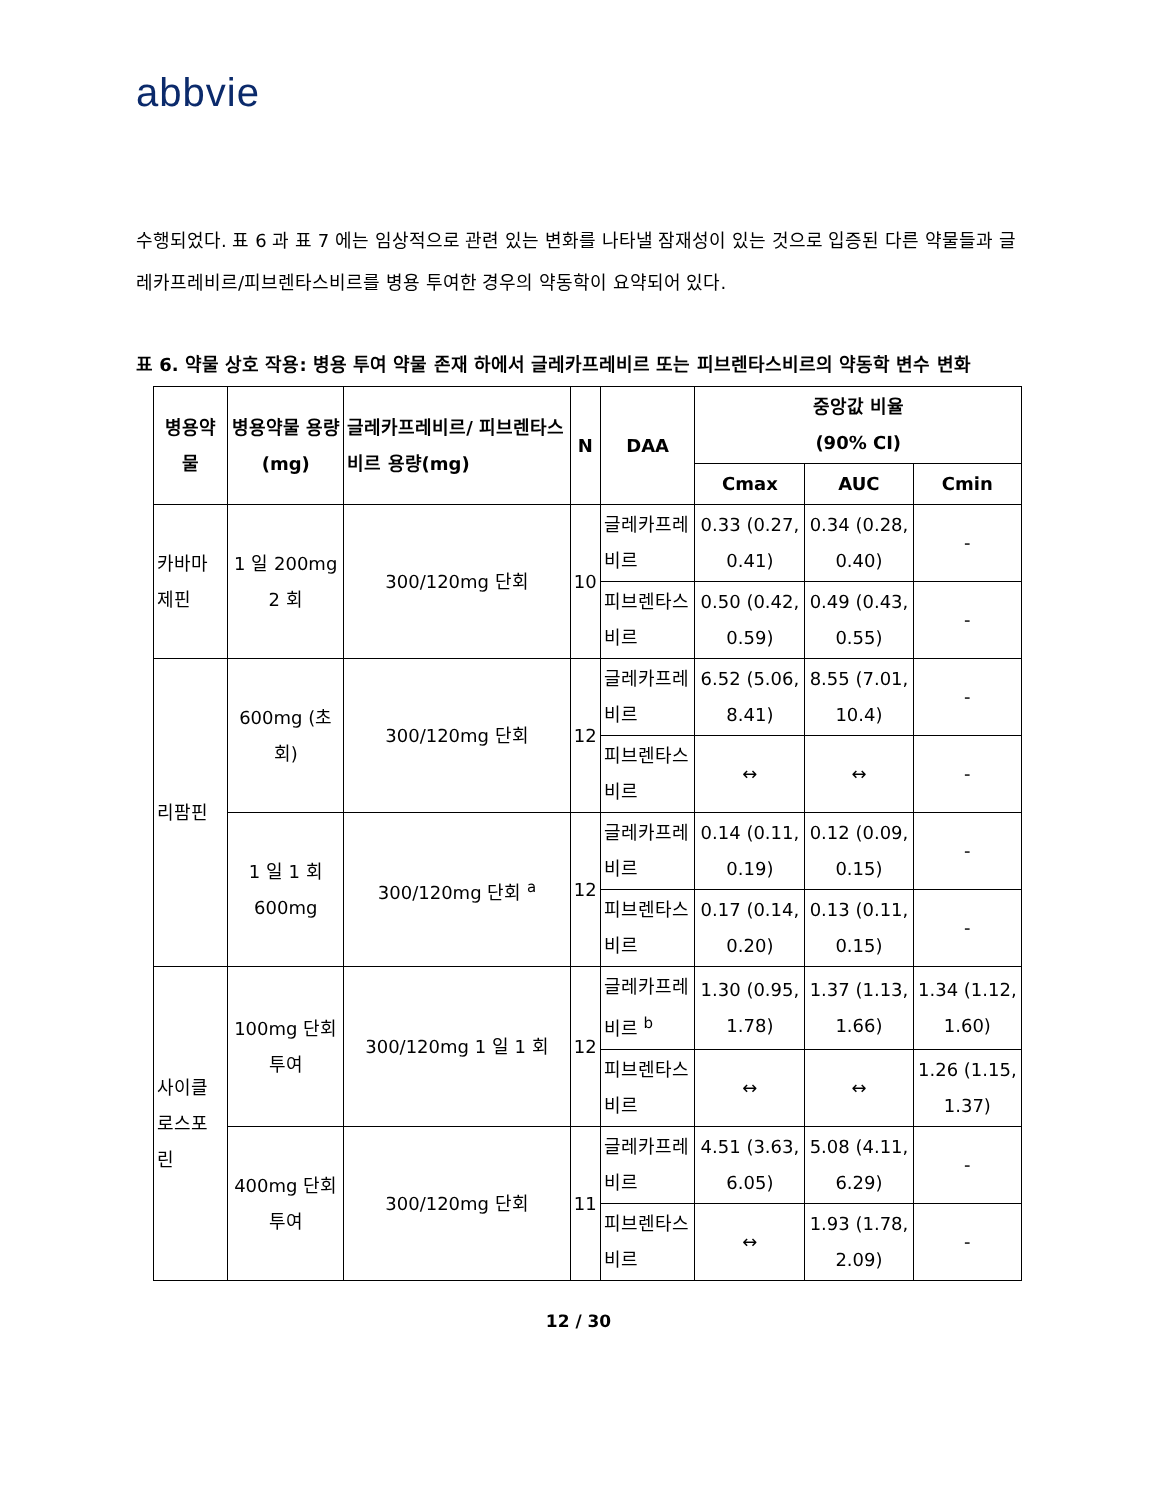abbvie
수행되었다. 표 6 과 표 7 에는 임상적으로 관련 있는 변화를 나타낼 잠재성이 있는 것으로 입증된 다른 약물들과 글레카프레비르/피브렌타스비르를 병용 투여한 경우의 약동학이 요약되어 있다.
표 6. 약물 상호 작용: 병용 투여 약물 존재 하에서 글레카프레비르 또는 피브렌타스비르의 약동학 변수 변화
| 병용약물 | 병용약물 용량(mg) | 글레카프레비르/ 피브렌타스비르 용량(mg) | N | DAA | 중앙값 비율 (90% CI) | | |
| --- | --- | --- | --- | --- | --- | --- | --- |
| | | | | | Cmax | AUC | Cmin |
| 카바마제핀 | 1 일 200mg 2 회 | 300/120mg 단회 | 10 | 글레카프레비르 | 0.33 (0.27, 0.41) | 0.34 (0.28, 0.40) | - |
| | | | | 피브렌타스비르 | 0.50 (0.42, 0.59) | 0.49 (0.43, 0.55) | - |
| 리팜핀 | 600mg (초회) | 300/120mg 단회 | 12 | 글레카프레비르 | 6.52 (5.06, 8.41) | 8.55 (7.01, 10.4) | - |
| | | | | 피브렌타스비르 | ↔ | ↔ | - |
| | 1 일 1 회 600mg | 300/120mg 단회 <sup>a</sup> | 12 | 글레카프레비르 | 0.14 (0.11, 0.19) | 0.12 (0.09, 0.15) | - |
| | | | | 피브렌타스비르 | 0.17 (0.14, 0.20) | 0.13 (0.11, 0.15) | - |
| 사이클로스포린 | 100mg 단회 투여 | 300/120mg 1 일 1 회 | 12 | 글레카프레비르 <sup>b</sup> | 1.30 (0.95, 1.78) | 1.37 (1.13, 1.66) | 1.34 (1.12, 1.60) |
| | | | | 피브렌타스비르 | ↔ | ↔ | 1.26 (1.15, 1.37) |
| | 400mg 단회 투여 | 300/120mg 단회 | 11 | 글레카프레비르 | 4.51 (3.63, 6.05) | 5.08 (4.11, 6.29) | - |
| | | | | 피브렌타스비르 | ↔ | 1.93 (1.78, 2.09) | - |
12 / 30